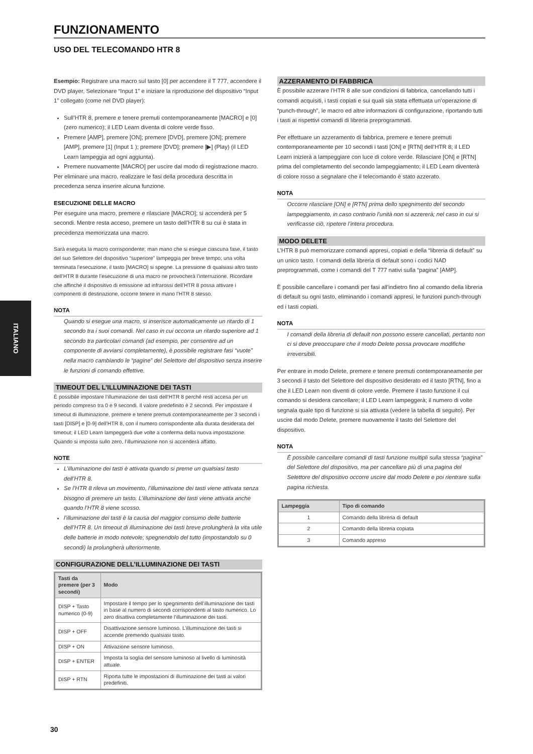ITALIANO
FUNZIONAMENTO
USO DEL TELECOMANDO HTR 8
Esempio: Registrare una macro sul tasto [0] per accendere il T 777, accendere il DVD player, Selezionare “Input 1” e iniziare la riproduzione del dispositivo “Input 1” collegato (come nel DVD player):
Sull’HTR 8, premere e tenere premuti contemporaneamente [MACRO] e [0] (zero numerico); il LED Learn diventa di colore verde fisso.
Premere [AMP], premere [ON]; premere [DVD], premere [ON]; premere [AMP], premere [1] (Input 1 ); premere [DVD]; premere [▶] (Play) (il LED Learn lampeggia ad ogni aggiunta).
Premere nuovamente [MACRO] per uscire dal modo di registrazione macro.
Per eliminare una macro, realizzare le fasi della procedura descritta in precedenza senza inserire alcuna funzione.
ESECUZIONE DELLE MACRO
Per eseguire una macro, premere e rilasciare [MACRO]; si accenderà per 5 secondi. Mentre resta acceso, premere un tasto dell’HTR 8 su cui è stata in precedenza memorizzata una macro.
Sarà eseguita la macro corrispondente; man mano che si esegue ciascuna fase, il tasto del suo Selettore del dispositivo “superiore” lampeggia per breve tempo; una volta terminata l’esecuzione, il tasto [MACRO] si spegne. La pressione di qualsiasi altro tasto dell’HTR 8 durante l’esecuzione di una macro ne provocherà l’interruzione. Ricordare che affinché il dispositivo di emissione ad infrarossi dell’HTR 8 possa attivare i componenti di destinazione, occorre tenere in mano l’HTR 8 stesso.
NOTA
Quando si esegue una macro, si inserisce automaticamente un ritardo di 1 secondo tra i suoi comandi. Nel caso in cui occorra un ritardo superiore ad 1 secondo tra particolari comandi (ad esempio, per consentire ad un componente di avviarsi completamente), è possibile registrare fasi “vuote” nella macro cambiando le “pagine” del Selettore del dispositivo senza inserire le funzioni di comando effettive.
TIMEOUT DEL L’ILLUMINAZIONE DEI TASTI
È possibile impostare l’illuminazione dei tasti dell’HTR 8 perché resti accesa per un periodo compreso tra 0 e 9 secondi. Il valore predefinito è 2 secondi. Per impostare il timeout di illuminazione, premere e tenere premuti contemporaneamente per 3 secondi i tasti [DISP] e [0-9] dell’HTR 8, con il numero corrispondente alla durata desiderata del timeout; il LED Learn lampeggerà due volte a conferma della nuova impostazione. Quando si imposta sullo zero, l’illuminazione non si accenderà affatto.
NOTE
L’illuminazione dei tasti è attivata quando si preme un qualsiasi tasto dell’HTR 8.
Se l’HTR 8 rileva un movimento, l’illuminazione dei tasti viene attivata senza bisogno di premere un tasto. L’illuminazione dei tasti viene attivata anche quando l’HTR 8 viene scosso.
l’illuminazione dei tasti è la causa del maggior consumo delle batterie dell’HTR 8. Un timeout di illuminazione dei tasti breve prolungherà la vita utile delle batterie in modo notevole; spegnendolo del tutto (impostandolo su 0 secondi) la prolungherà ulteriormente.
CONFIGURAZIONE DELL’ILLUMINAZIONE DEI TASTI
| Tasti da premere (per 3 secondi) | Modo |
| --- | --- |
| DISP + Tasto numerico (0-9) | Impostare il tempo per lo spegnimento dell’illuminazione dei tasti in base al numero di secondi corrispondenti al tasto numerico. Lo zero disattiva completamente l’illuminazione dei tasti. |
| DISP + OFF | Disattivazione sensore luminoso. L’illuminazione dei tasti si accende premendo qualsiasi tasto. |
| DISP + ON | Attivazione sensore luminoso. |
| DISP + ENTER | Imposta la soglia del sensore luminoso al livello di luminosità attuale. |
| DISP + RTN | Riporta tutte le impostazioni di illuminazione dei tasti ai valori predefiniti. |
AZZERAMENTO DI FABBRICA
È possibile azzerare l’HTR 8 alle sue condizioni di fabbrica, cancellando tutti i comandi acquisiti, i tasti copiati e sui quali sia stata effettuata un’operazione di “punch-through”, le macro ed altre informazioni di configurazione, riportando tutti i tasti ai rispettivi comandi di libreria preprogrammati.
Per effettuare un azzeramento di fabbrica, premere e tenere premuti contemporaneamente per 10 secondi i tasti [ON] e [RTN] dell’HTR 8; il LED Learn inizierà a lampeggiare con luce di colore verde. Rilasciare [ON] e [RTN] prima del completamento del secondo lampeggiamento; il LED Learn diventerà di colore rosso a segnalare che il telecomando è stato azzerato.
NOTA
Occorre rilasciare [ON] e [RTN] prima dello spegnimento del secondo lampeggiamento, in caso contrario l’unità non si azzererà; nel caso in cui si verificasse ciò, ripetere l’intera procedura.
MODO DELETE
L’HTR 8 può memorizzare comandi appresi, copiati e della “libreria di default” su un unico tasto. I comandi della libreria di default sono i codici NAD preprogrammati, come i comandi del T 777 nativi sulla “pagina” [AMP].
È possibile cancellare i comandi per fasi all’indietro fino al comando della libreria di default su ogni tasto, eliminando i comandi appresi, le funzioni punch-through ed i tasti copiati.
NOTA
I comandi della libreria di default non possono essere cancellati, pertanto non ci si deve preoccupare che il modo Delete possa provocare modifiche irreversibili.
Per entrare in modo Delete, premere e tenere premuti contemporaneamente per 3 secondi il tasto del Selettore del dispositivo desiderato ed il tasto [RTN], fino a che il LED Learn non diventi di colore verde. Premere il tasto funzione il cui comando si desidera cancellare; il LED Learn lampeggerà; il numero di volte segnala quale tipo di funzione si sia attivata (vedere la tabella di seguito). Per uscire dal modo Delete, premere nuovamente il tasto del Selettore del dispositivo.
NOTA
È possibile cancellare comandi di tasti funzione multipli sulla stessa “pagina” del Selettore del dispositivo, ma per cancellare più di una pagina del Selettore del dispositivo occorre uscire dal modo Delete e poi rientrare sulla pagina richiesta.
| Lampeggia | Tipo di comando |
| --- | --- |
| 1 | Comando della libreria di default |
| 2 | Comando della libreria copiata |
| 3 | Comando appreso |
30